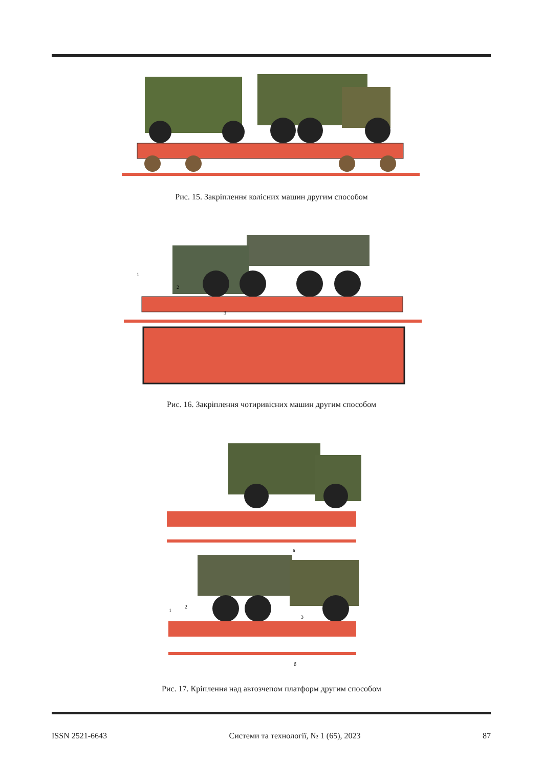Рис. 15. Закріплення колісних машин другим способом
1
2
3
Рис. 16. Закріплення чотиривісних машин другим способом
а
1
2
3
б
Рис. 17. Кріплення над автозчепом платформ другим способом
ISSN 2521-6643 Системи та технології, № 1 (65), 2023 87